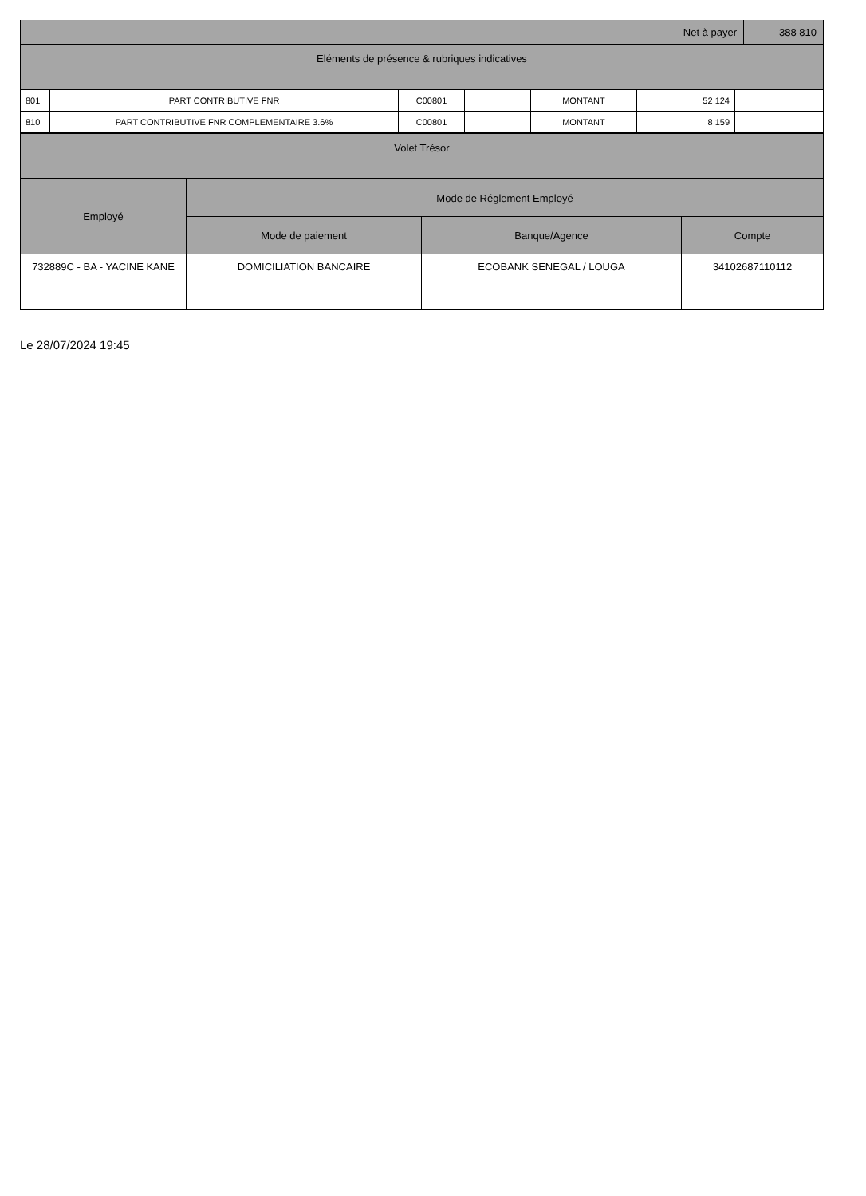| Net à payer | 388 810 |
| Eléments de présence & rubriques indicatives | |
| 801 | PART CONTRIBUTIVE FNR | C00801 | | MONTANT | 52 124 | |
| 810 | PART CONTRIBUTIVE FNR COMPLEMENTAIRE 3.6% | C00801 | | MONTANT | 8 159 | |
| Volet Trésor |
| --- |
| Employé | Mode de Réglement Employé | | |
| --- | --- | --- | --- |
| | Mode de paiement | Banque/Agence | Compte |
| 732889C - BA - YACINE KANE | DOMICILIATION BANCAIRE | ECOBANK SENEGAL / LOUGA | 34102687110112 |
Le 28/07/2024 19:45